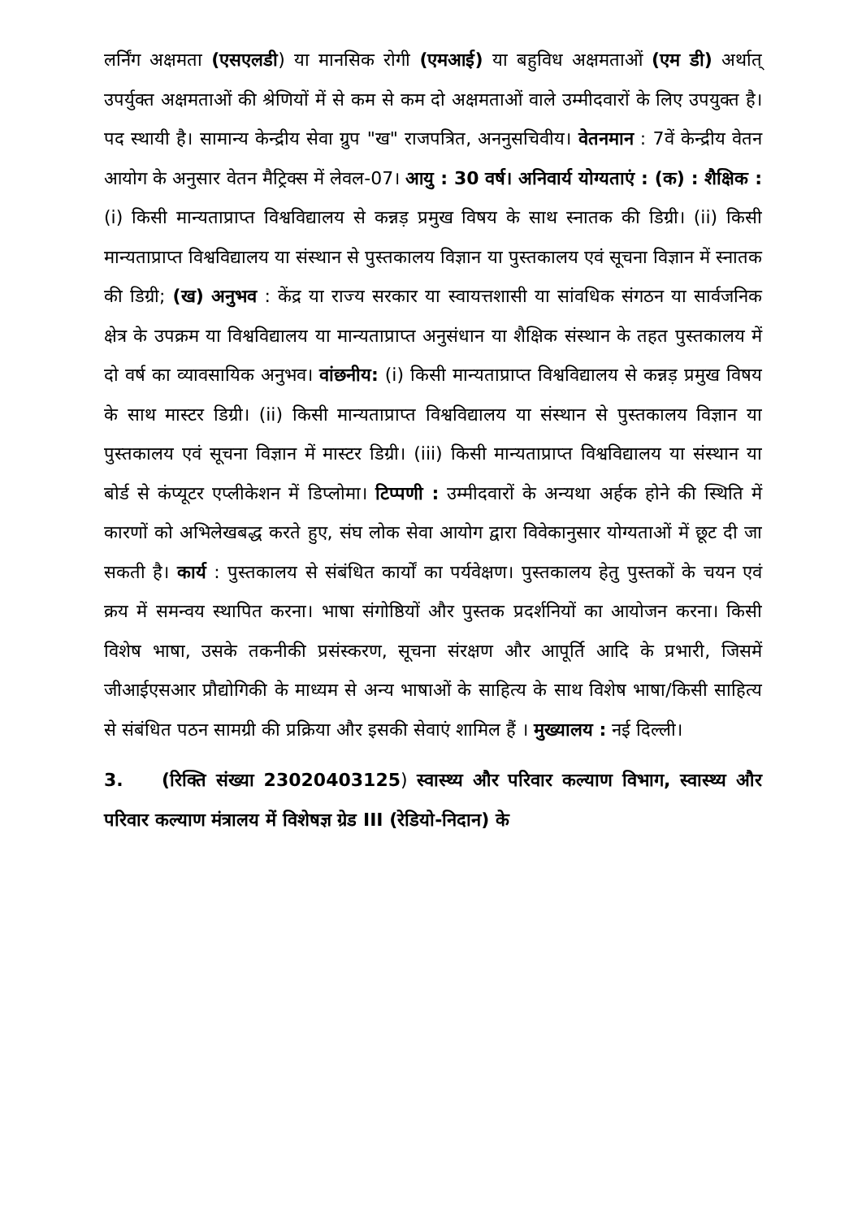लर्निंग अक्षमता (एसएलडी) या मानसिक रोगी (एमआई) या बहुविध अक्षमताओं (एम डी) अर्थात् उपर्युक्त अक्षमताओं की श्रेणियों में से कम से कम दो अक्षमताओं वाले उम्मीदवारों के लिए उपयुक्त है। पद स्थायी है। सामान्य केन्द्रीय सेवा ग्रुप "ख" राजपत्रित, अननुसचिवीय। वेतनमान : 7वें केन्द्रीय वेतन आयोग के अनुसार वेतन मैट्रिक्स में लेवल-07। आयु : 30 वर्ष। अनिवार्य योग्यताएं : (क) : शैक्षिक : (i) किसी मान्यताप्राप्त विश्वविद्यालय से कन्नड़ प्रमुख विषय के साथ स्नातक की डिग्री। (ii) किसी मान्यताप्राप्त विश्वविद्यालय या संस्थान से पुस्तकालय विज्ञान या पुस्तकालय एवं सूचना विज्ञान में स्नातक की डिग्री; (ख) अनुभव : केंद्र या राज्य सरकार या स्वायत्तशासी या सांवधिक संगठन या सार्वजनिक क्षेत्र के उपक्रम या विश्वविद्यालय या मान्यताप्राप्त अनुसंधान या शैक्षिक संस्थान के तहत पुस्तकालय में दो वर्ष का व्यावसायिक अनुभव। वांछनीय: (i) किसी मान्यताप्राप्त विश्वविद्यालय से कन्नड़ प्रमुख विषय के साथ मास्टर डिग्री। (ii) किसी मान्यताप्राप्त विश्वविद्यालय या संस्थान से पुस्तकालय विज्ञान या पुस्तकालय एवं सूचना विज्ञान में मास्टर डिग्री। (iii) किसी मान्यताप्राप्त विश्वविद्यालय या संस्थान या बोर्ड से कंप्यूटर एप्लीकेशन में डिप्लोमा। टिप्पणी : उम्मीदवारों के अन्यथा अर्हक होने की स्थिति में कारणों को अभिलेखबद्ध करते हुए, संघ लोक सेवा आयोग द्वारा विवेकानुसार योग्यताओं में छूट दी जा सकती है। कार्य : पुस्तकालय से संबंधित कार्यों का पर्यवेक्षण। पुस्तकालय हेतु पुस्तकों के चयन एवं क्रय में समन्वय स्थापित करना। भाषा संगोष्ठियों और पुस्तक प्रदर्शनियों का आयोजन करना। किसी विशेष भाषा, उसके तकनीकी प्रसंस्करण, सूचना संरक्षण और आपूर्ति आदि के प्रभारी, जिसमें जीआईएसआर प्रौद्योगिकी के माध्यम से अन्य भाषाओं के साहित्य के साथ विशेष भाषा/किसी साहित्य से संबंधित पठन सामग्री की प्रक्रिया और इसकी सेवाएं शामिल हैं । मुख्यालय : नई दिल्ली।
3. (रिक्ति संख्या 23020403125) स्वास्थ्य और परिवार कल्याण विभाग, स्वास्थ्य और परिवार कल्याण मंत्रालय में विशेषज्ञ ग्रेड III (रेडियो-निदान) के